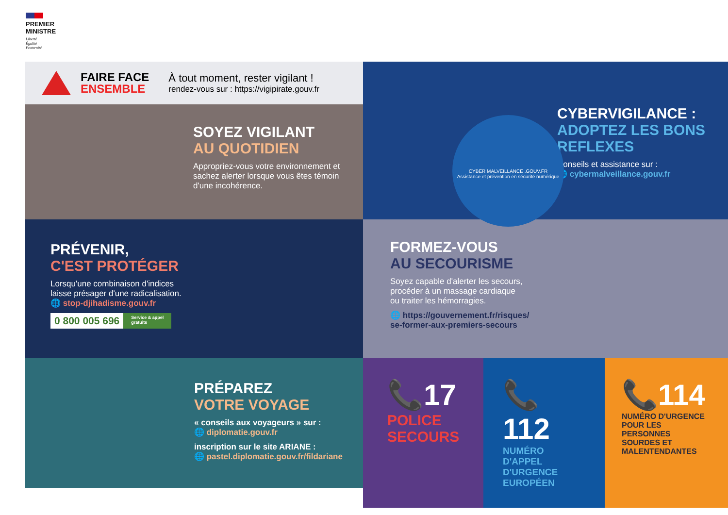PREMIER
MINISTRE
Liberté
Égalité
Fraternité
FAIRE FACE
ENSEMBLE
À tout moment, rester vigilant !
rendez-vous sur : https://vigipirate.gouv.fr
SOYEZ VIGILANT
AU QUOTIDIEN
Appropriez-vous votre environnement et sachez alerter lorsque vous êtes témoin d'une incohérence.
CYBERVIGILANCE :
ADOPTEZ LES BONS REFLEXES
Conseils et assistance sur :
🌐 cybermalveillance.gouv.fr
CYBER MALVEILLANCE .GOUV.FR
Assistance et prévention en sécurité numérique
PRÉVENIR,
C'EST PROTÉGER
Lorsqu'une combinaison d'indices
laisse présager d'une radicalisation.
🌐 stop-djihadisme.gouv.fr
0 800 005 696 Service & appel
gratuits
FORMEZ-VOUS
AU SECOURISME
Soyez capable d'alerter les secours,
procéder à un massage cardiaque
ou traiter les hémorragies.
🌐 https://gouvernement.fr/risques/
se-former-aux-premiers-secours
PRÉPAREZ
VOTRE VOYAGE
« conseils aux voyageurs » sur :
🌐 diplomatie.gouv.fr
inscription sur le site ARIANE :
🌐 pastel.diplomatie.gouv.fr/fildariane
📞17
POLICE
SECOURS
📞112
NUMÉRO D'APPEL
D'URGENCE
EUROPÉEN
📞114
NUMÉRO D'URGENCE
POUR LES PERSONNES
SOURDES ET
MALENTENDANTES